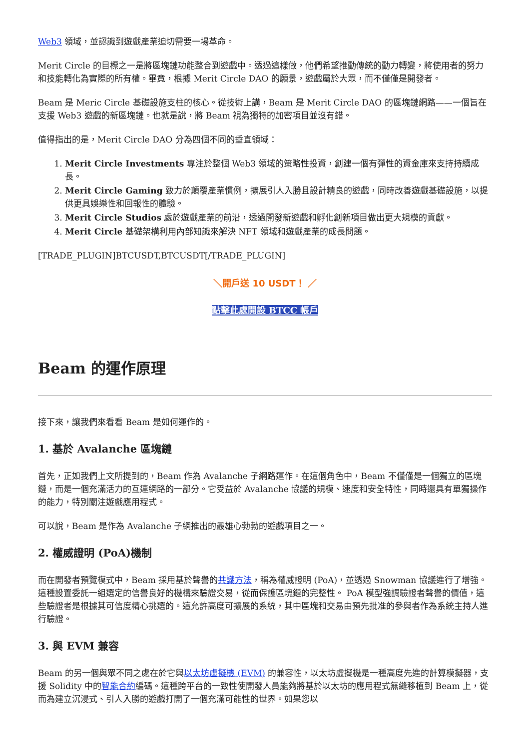Web3 領域，並認識到遊戲產業迫切需要一場革命。
Merit Circle 的目標之一是將區塊鏈功能整合到遊戲中。透過這樣做，他們希望推動傳統的動力轉變，將使用者的努力和技能轉化為實際的所有權。畢竟，根據 Merit Circle DAO 的願景，遊戲屬於大眾，而不僅僅是開發者。
Beam 是 Meric Circle 基礎設施支柱的核心。從技術上講，Beam 是 Merit Circle DAO 的區塊鏈網路——一個旨在支援 Web3 遊戲的新區塊鏈。也就是說，將 Beam 視為獨特的加密項目並沒有錯。
值得指出的是，Merit Circle DAO 分為四個不同的垂直領域：
1. Merit Circle Investments 專注於整個 Web3 領域的策略性投資，創建一個有彈性的資金庫來支持持續成長。
2. Merit Circle Gaming 致力於顛覆產業慣例，擴展引人入勝且設計精良的遊戲，同時改善遊戲基礎設施，以提供更具娛樂性和回報性的體驗。
3. Merit Circle Studios 處於遊戲產業的前沿，透過開發新遊戲和孵化創新項目做出更大規模的貢獻。
4. Merit Circle 基礎架構利用內部知識來解決 NFT 領域和遊戲產業的成長問題。
[TRADE_PLUGIN]BTCUSDT,BTCUSDT[/TRADE_PLUGIN]
＼開戶送 10 USDT！ ／
點擊此處開設 BTCC 帳戶
Beam 的運作原理
接下來，讓我們來看看 Beam 是如何運作的。
1. 基於 Avalanche 區塊鏈
首先，正如我們上文所提到的，Beam 作為 Avalanche 子網路運作。在這個角色中，Beam 不僅僅是一個獨立的區塊鏈，而是一個充滿活力的互連網路的一部分。它受益於 Avalanche 協議的規模、速度和安全特性，同時還具有單獨操作的能力，特別關注遊戲應用程式。
可以說，Beam 是作為 Avalanche 子網推出的最雄心勃勃的遊戲項目之一。
2. 權威證明 (PoA)機制
而在開發者預覽模式中，Beam 採用基於聲譽的共識方法，稱為權威證明 (PoA)，並透過 Snowman 協議進行了增強。這種設置委託一組選定的信譽良好的機構來驗證交易，從而保護區塊鏈的完整性。 PoA 模型強調驗證者聲譽的價值，這些驗證者是根據其可信度精心挑選的。這允許高度可擴展的系統，其中區塊和交易由預先批准的參與者作為系統主持人進行驗證。
3. 與 EVM 兼容
Beam 的另一個與眾不同之處在於它與以太坊虛擬機 (EVM) 的兼容性，以太坊虛擬機是一種高度先進的計算模擬器，支援 Solidity 中的智能合約編碼。這種跨平台的一致性使開發人員能夠將基於以太坊的應用程式無縫移植到 Beam 上，從而為建立沉浸式、引人入勝的遊戲打開了一個充滿可能性的世界。如果您以